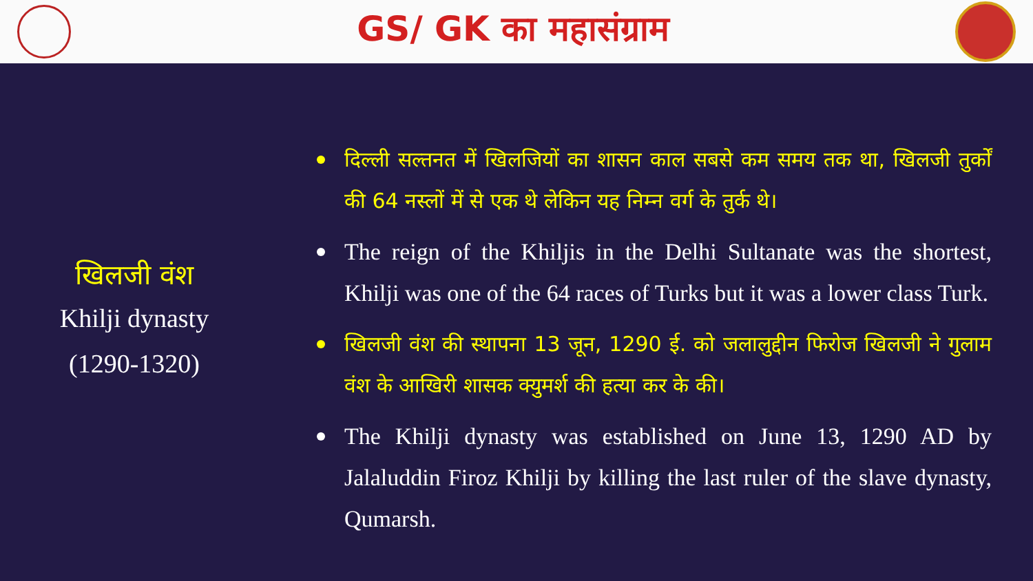GS/ GK का महासंग्राम
खिलजी वंश
Khilji dynasty
(1290-1320)
दिल्ली सल्तनत में खिलजियों का शासन काल सबसे कम समय तक था, खिलजी तुर्कों की 64 नस्लों में से एक थे लेकिन यह निम्न वर्ग के तुर्क थे।
The reign of the Khiljis in the Delhi Sultanate was the shortest, Khilji was one of the 64 races of Turks but it was a lower class Turk.
खिलजी वंश की स्थापना 13 जून, 1290 ई. को जलालुद्दीन फिरोज खिलजी ने गुलाम वंश के आखिरी शासक क्युमर्श की हत्या कर के की।
The Khilji dynasty was established on June 13, 1290 AD by Jalaluddin Firoz Khilji by killing the last ruler of the slave dynasty, Qumarsh.